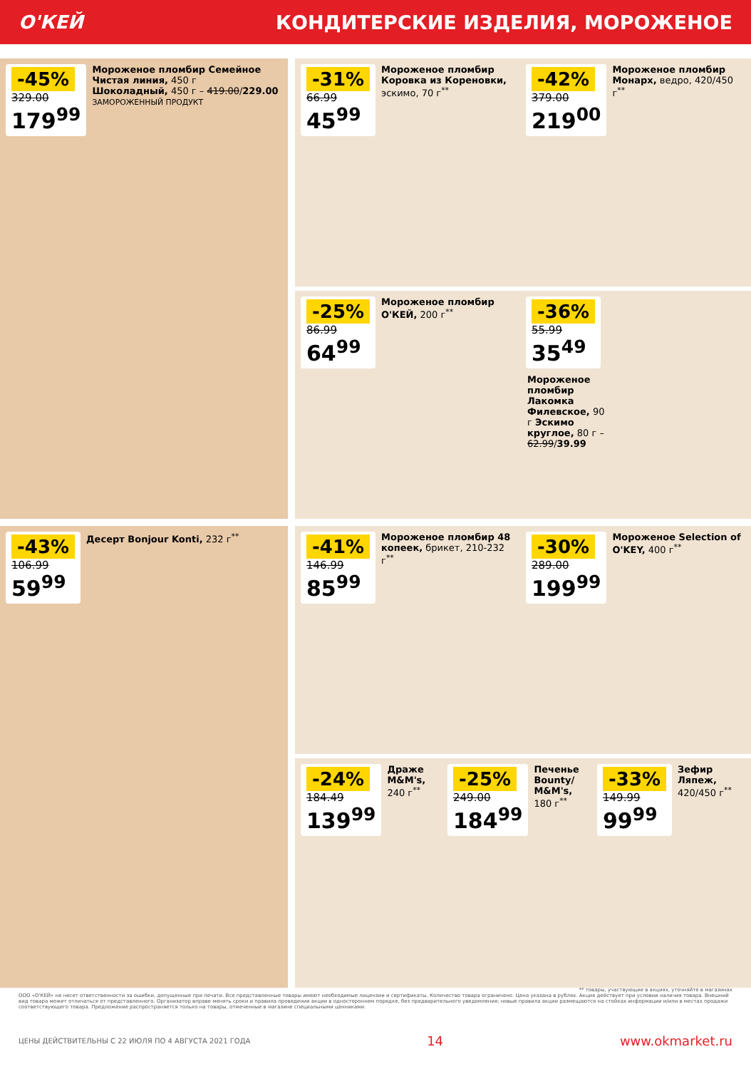О'КЕЙ КОНДИТЕРСКИЕ ИЗДЕЛИЯ, МОРОЖЕНОЕ
-45%
329.00
179<sup>99</sup>
Мороженое пломбир Семейное Чистая линия, 450 г
Шоколадный, 450 г – 419.00/229.00
ЗАМОРОЖЕННЫЙ ПРОДУКТ
-31%
66.99
45<sup>99</sup>
Мороженое пломбир Коровка из Кореновки, эскимо, 70 г<sup>**</sup>
-42%
379.00
219<sup>00</sup>
Мороженое пломбир Монарх, ведро, 420/450 г<sup>**</sup>
-25%
86.99
64<sup>99</sup>
Мороженое пломбир О'КЕЙ, 200 г<sup>**</sup>
-36%
55.99
35<sup>49</sup>
Мороженое пломбир Лакомка Филевское, 90 г Эскимо круглое, 80 г – 62.99/39.99
-43%
106.99
59<sup>99</sup>
Десерт Bonjour Konti, 232 г<sup>**</sup>
-41%
146.99
85<sup>99</sup>
Мороженое пломбир 48 копеек, брикет, 210-232 г<sup>**</sup>
-30%
289.00
199<sup>99</sup>
Мороженое Selection of O'KEY, 400 г<sup>**</sup>
-24%
184.49
139<sup>99</sup>
Драже M&M's, 240 г<sup>**</sup>
-25%
249.00
184<sup>99</sup>
Печенье Bounty/ M&M's, 180 г<sup>**</sup>
-33%
149.99
99<sup>99</sup>
Зефир Ляпеж, 420/450 г<sup>**</sup>
** товары, участвующие в акциях, уточняйте в магазинах
ООО «О'КЕЙ» не несет ответственности за ошибки, допущенные при печати. Все представленные товары имеют необходимые лицензии и сертификаты. Количество товара ограничено. Цена указана в рублях. Акция действует при условии наличия товара. Внешний вид товара может отличаться от представленного. Организатор вправе менять сроки и правила проведения акции в одностороннем порядке, без предварительного уведомления; новые правила акции размещаются на стойках информации и/или в местах продажи соответствующего товара. Предложение распространяется только на товары, отмеченные в магазине специальными ценниками.
ЦЕНЫ ДЕЙСТВИТЕЛЬНЫ С 22 ИЮЛЯ ПО 4 АВГУСТА 2021 ГОДА 14 www.okmarket.ru